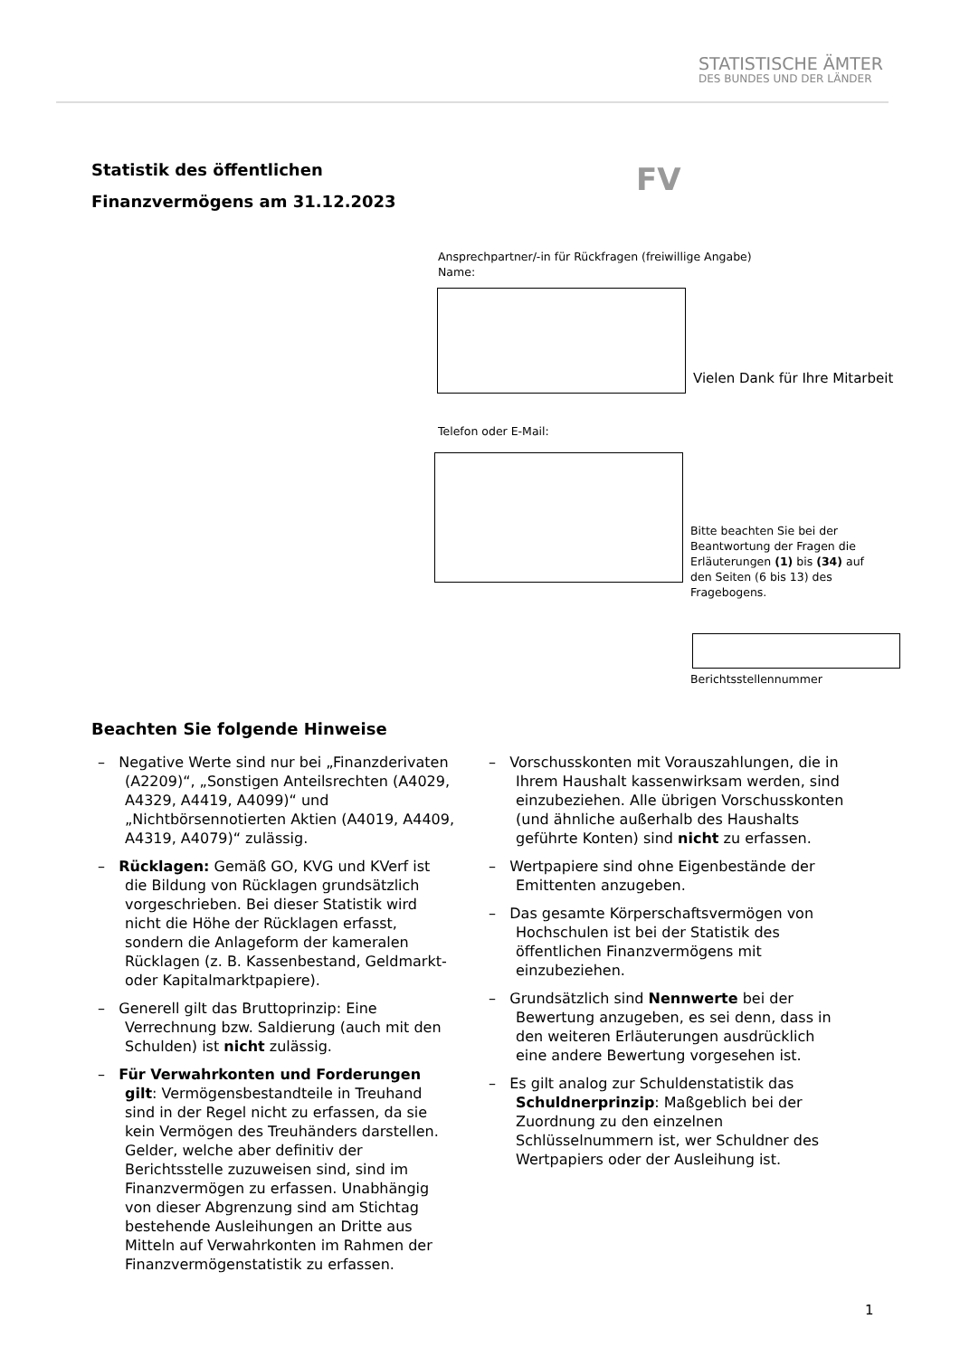STATISTISCHE ÄMTER
DES BUNDES UND DER LÄNDER
Statistik des öffentlichen
Finanzvermögens am 31.12.2023
FV
Ansprechpartner/-in für Rückfragen (freiwillige Angabe)
Name:
Vielen Dank für Ihre Mitarbeit
Telefon oder E-Mail:
Bitte beachten Sie bei der Beantwortung der Fragen die Erläuterungen (1) bis (34) auf den Seiten (6 bis 13) des Fragebogens.
Berichtsstellennummer
Beachten Sie folgende Hinweise
– Negative Werte sind nur bei „Finanzderivaten (A2209)“, „Sonstigen Anteilsrechten (A4029, A4329, A4419, A4099)“ und „Nichtbörsennotierten Aktien (A4019, A4409, A4319, A4079)“ zulässig.
– Rücklagen: Gemäß GO, KVG und KVerf ist die Bildung von Rücklagen grundsätzlich vorgeschrieben. Bei dieser Statistik wird nicht die Höhe der Rücklagen erfasst, sondern die Anlageform der kameralen Rücklagen (z. B. Kassenbestand, Geldmarkt- oder Kapitalmarktpapiere).
– Generell gilt das Bruttoprinzip: Eine Verrechnung bzw. Saldierung (auch mit den Schulden) ist nicht zulässig.
– Für Verwahrkonten und Forderungen gilt: Vermögensbestandteile in Treuhand sind in der Regel nicht zu erfassen, da sie kein Vermögen des Treuhänders darstellen. Gelder, welche aber definitiv der Berichtsstelle zuzuweisen sind, sind im Finanzvermögen zu erfassen. Unabhängig von dieser Abgrenzung sind am Stichtag bestehende Ausleihungen an Dritte aus Mitteln auf Verwahrkonten im Rahmen der Finanzvermögenstatistik zu erfassen.
– Vorschusskonten mit Vorauszahlungen, die in Ihrem Haushalt kassenwirksam werden, sind einzubeziehen. Alle übrigen Vorschusskonten (und ähnliche außerhalb des Haushalts geführte Konten) sind nicht zu erfassen.
– Wertpapiere sind ohne Eigenbestände der Emittenten anzugeben.
– Das gesamte Körperschaftsvermögen von Hochschulen ist bei der Statistik des öffentlichen Finanzvermögens mit einzubeziehen.
– Grundsätzlich sind Nennwerte bei der Bewertung anzugeben, es sei denn, dass in den weiteren Erläuterungen ausdrücklich eine andere Bewertung vorgesehen ist.
– Es gilt analog zur Schuldenstatistik das Schuldnerprinzip: Maßgeblich bei der Zuordnung zu den einzelnen Schlüsselnummern ist, wer Schuldner des Wertpapiers oder der Ausleihung ist.
1